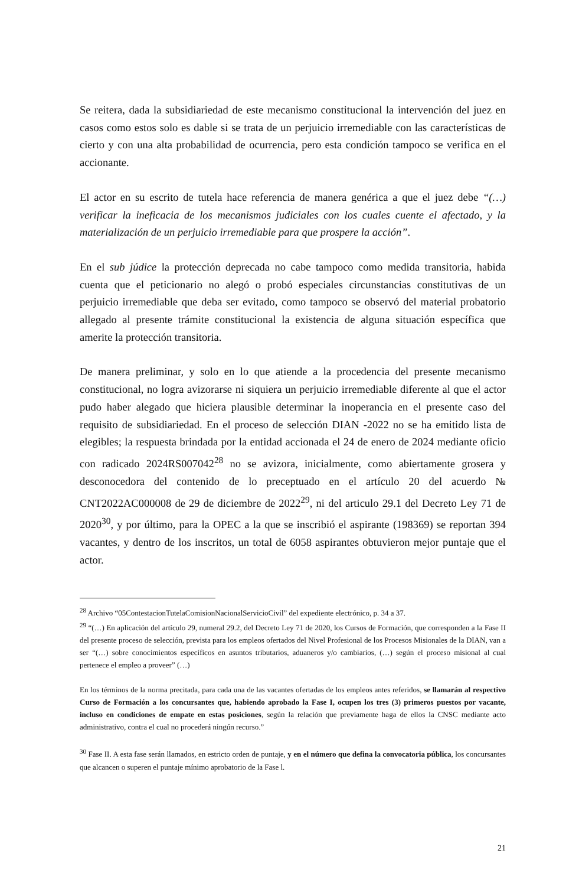Se reitera, dada la subsidiariedad de este mecanismo constitucional la intervención del juez en casos como estos solo es dable si se trata de un perjuicio irremediable con las características de cierto y con una alta probabilidad de ocurrencia, pero esta condición tampoco se verifica en el accionante.
El actor en su escrito de tutela hace referencia de manera genérica a que el juez debe “(…) verificar la ineficacia de los mecanismos judiciales con los cuales cuente el afectado, y la materialización de un perjuicio irremediable para que prospere la acción”.
En el sub júdice la protección deprecada no cabe tampoco como medida transitoria, habida cuenta que el peticionario no alegó o probó especiales circunstancias constitutivas de un perjuicio irremediable que deba ser evitado, como tampoco se observó del material probatorio allegado al presente trámite constitucional la existencia de alguna situación específica que amerite la protección transitoria.
De manera preliminar, y solo en lo que atiende a la procedencia del presente mecanismo constitucional, no logra avizorarse ni siquiera un perjuicio irremediable diferente al que el actor pudo haber alegado que hiciera plausible determinar la inoperancia en el presente caso del requisito de subsidiariedad. En el proceso de selección DIAN -2022 no se ha emitido lista de elegibles; la respuesta brindada por la entidad accionada el 24 de enero de 2024 mediante oficio con radicado 2024RS007042<sup>28</sup> no se avizora, inicialmente, como abiertamente grosera y desconocedora del contenido de lo preceptuado en el artículo 20 del acuerdo № CNT2022AC000008 de 29 de diciembre de 2022<sup>29</sup>, ni del articulo 29.1 del Decreto Ley 71 de 2020<sup>30</sup>, y por último, para la OPEC a la que se inscribió el aspirante (198369) se reportan 394 vacantes, y dentro de los inscritos, un total de 6058 aspirantes obtuvieron mejor puntaje que el actor.
<sup>28</sup> Archivo “05ContestacionTutelaComisionNacionalServicioCivil” del expediente electrónico, p. 34 a 37.
<sup>29</sup> “(…) En aplicación del artículo 29, numeral 29.2, del Decreto Ley 71 de 2020, los Cursos de Formación, que corresponden a la Fase II del presente proceso de selección, prevista para los empleos ofertados del Nivel Profesional de los Procesos Misionales de la DIAN, van a ser “(…) sobre conocimientos específicos en asuntos tributarios, aduaneros y/o cambiarios, (…) según el proceso misional al cual pertenece el empleo a proveer” (…)
En los términos de la norma precitada, para cada una de las vacantes ofertadas de los empleos antes referidos, se llamarán al respectivo Curso de Formación a los concursantes que, habiendo aprobado la Fase I, ocupen los tres (3) primeros puestos por vacante, incluso en condiciones de empate en estas posiciones, según la relación que previamente haga de ellos la CNSC mediante acto administrativo, contra el cual no procederá ningún recurso.”
<sup>30</sup> Fase II. A esta fase serán llamados, en estricto orden de puntaje, y en el número que defina la convocatoria pública, los concursantes que alcancen o superen el puntaje mínimo aprobatorio de la Fase l.
21